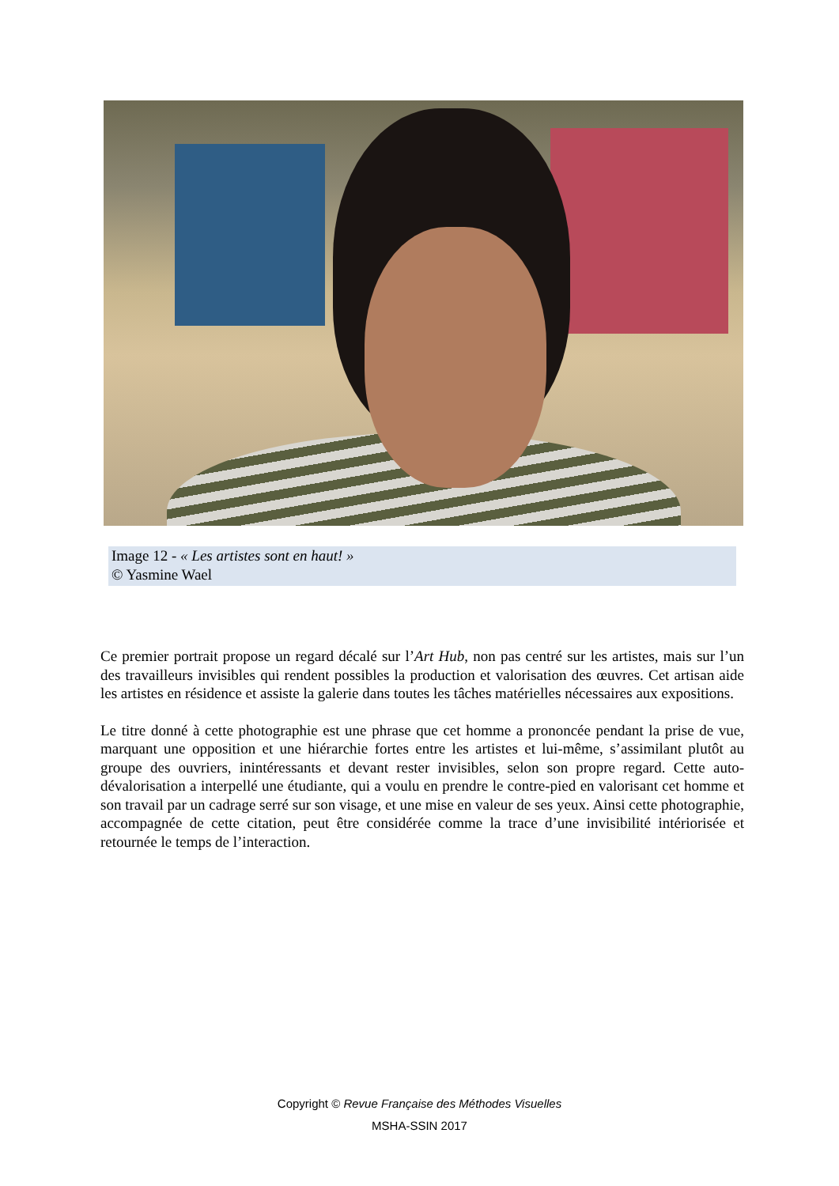Image 12 - « Les artistes sont en haut! »
© Yasmine Wael
Ce premier portrait propose un regard décalé sur l’Art Hub, non pas centré sur les artistes, mais sur l’un des travailleurs invisibles qui rendent possibles la production et valorisation des œuvres. Cet artisan aide les artistes en résidence et assiste la galerie dans toutes les tâches matérielles nécessaires aux expositions.
Le titre donné à cette photographie est une phrase que cet homme a prononcée pendant la prise de vue, marquant une opposition et une hiérarchie fortes entre les artistes et lui-même, s’assimilant plutôt au groupe des ouvriers, inintéressants et devant rester invisibles, selon son propre regard. Cette auto-dévalorisation a interpellé une étudiante, qui a voulu en prendre le contre-pied en valorisant cet homme et son travail par un cadrage serré sur son visage, et une mise en valeur de ses yeux. Ainsi cette photographie, accompagnée de cette citation, peut être considérée comme la trace d’une invisibilité intériorisée et retournée le temps de l’interaction.
Copyright © Revue Française des Méthodes Visuelles
MSHA-SSIN 2017